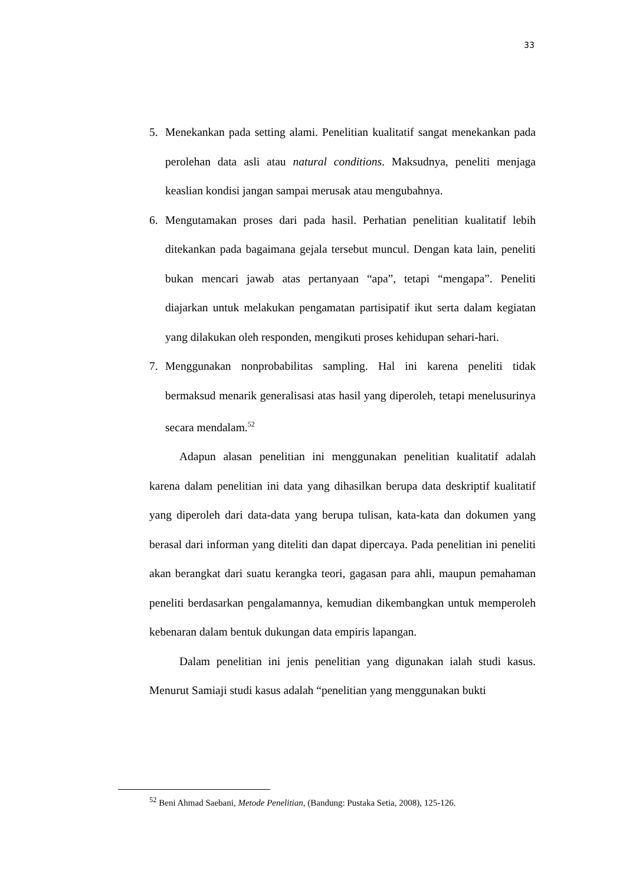33
5. Menekankan pada setting alami. Penelitian kualitatif sangat menekankan pada perolehan data asli atau natural conditions. Maksudnya, peneliti menjaga keaslian kondisi jangan sampai merusak atau mengubahnya.
6. Mengutamakan proses dari pada hasil. Perhatian penelitian kualitatif lebih ditekankan pada bagaimana gejala tersebut muncul. Dengan kata lain, peneliti bukan mencari jawab atas pertanyaan “apa”, tetapi “mengapa”. Peneliti diajarkan untuk melakukan pengamatan partisipatif ikut serta dalam kegiatan yang dilakukan oleh responden, mengikuti proses kehidupan sehari-hari.
7. Menggunakan nonprobabilitas sampling. Hal ini karena peneliti tidak bermaksud menarik generalisasi atas hasil yang diperoleh, tetapi menelusurinya secara mendalam.<sup>52</sup>
Adapun alasan penelitian ini menggunakan penelitian kualitatif adalah karena dalam penelitian ini data yang dihasilkan berupa data deskriptif kualitatif yang diperoleh dari data-data yang berupa tulisan, kata-kata dan dokumen yang berasal dari informan yang diteliti dan dapat dipercaya. Pada penelitian ini peneliti akan berangkat dari suatu kerangka teori, gagasan para ahli, maupun pemahaman peneliti berdasarkan pengalamannya, kemudian dikembangkan untuk memperoleh kebenaran dalam bentuk dukungan data empiris lapangan.
Dalam penelitian ini jenis penelitian yang digunakan ialah studi kasus. Menurut Samiaji studi kasus adalah “penelitian yang menggunakan bukti
<sup>52</sup> Beni Ahmad Saebani, Metode Penelitian, (Bandung: Pustaka Setia, 2008), 125-126.